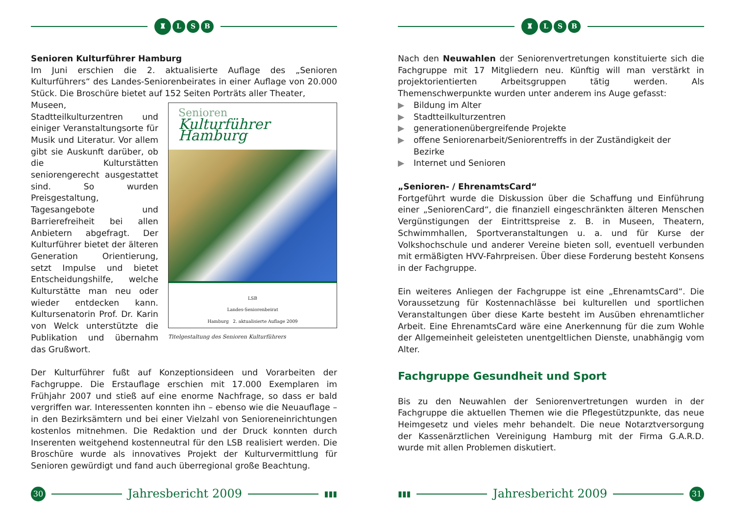♜
L S B
Senioren Kulturführer Hamburg
Im Juni erschien die 2. aktualisierte Auflage des „Senioren Kulturführers“ des Landes-Seniorenbeirates in einer Auflage von 20.000 Stück. Die Broschüre bietet auf 152 Seiten Porträts aller Theater,
Senioren
Kulturführer Hamburg
LSB
Landes-Seniorenbeirat
Hamburg 2. aktualisierte Auflage 2009
Titelgestaltung des Senioren Kulturführers
Museen, Stadtteilkulturzentren und einiger Veranstaltungsorte für Musik und Literatur. Vor allem gibt sie Auskunft darüber, ob die Kulturstätten seniorengerecht ausgestattet sind. So wurden Preisgestaltung, Tagesangebote und Barrierefreiheit bei allen Anbietern abgefragt. Der Kulturführer bietet der älteren Generation Orientierung, setzt Impulse und bietet Entscheidungshilfe, welche Kulturstätte man neu oder wieder entdecken kann. Kultursenatorin Prof. Dr. Karin von Welck unterstützte die Publikation und übernahm das Grußwort.
Der Kulturführer fußt auf Konzeptionsideen und Vorarbeiten der Fachgruppe. Die Erstauflage erschien mit 17.000 Exemplaren im Frühjahr 2007 und stieß auf eine enorme Nachfrage, so dass er bald vergriffen war. Interessenten konnten ihn – ebenso wie die Neuauflage – in den Bezirksämtern und bei einer Vielzahl von Senioreneinrichtungen kostenlos mitnehmen. Die Redaktion und der Druck konnten durch Inserenten weitgehend kostenneutral für den LSB realisiert werden. Die Broschüre wurde als innovatives Projekt der Kulturvermittlung für Senioren gewürdigt und fand auch überregional große Beachtung.
30
Jahresbericht 2009
▮▮▮
♜
L S B
Nach den Neuwahlen der Seniorenvertretungen konstituierte sich die Fachgruppe mit 17 Mitgliedern neu. Künftig will man verstärkt in projektorientierten Arbeitsgruppen tätig werden. Als Themenschwerpunkte wurden unter anderem ins Auge gefasst:
▶ Bildung im Alter
▶ Stadtteilkulturzentren
▶ generationenübergreifende Projekte
▶ offene Seniorenarbeit/Seniorentreffs in der Zuständigkeit der Bezirke
▶ Internet und Senioren
„Senioren- / EhrenamtsCard“
Fortgeführt wurde die Diskussion über die Schaffung und Einführung einer „SeniorenCard“, die finanziell eingeschränkten älteren Menschen Vergünstigungen der Eintrittspreise z. B. in Museen, Theatern, Schwimmhallen, Sportveranstaltungen u. a. und für Kurse der Volkshochschule und anderer Vereine bieten soll, eventuell verbunden mit ermäßigten HVV-Fahrpreisen. Über diese Forderung besteht Konsens in der Fachgruppe.
Ein weiteres Anliegen der Fachgruppe ist eine „EhrenamtsCard“. Die Voraussetzung für Kostennachlässe bei kulturellen und sportlichen Veranstaltungen über diese Karte besteht im Ausüben ehrenamtlicher Arbeit. Eine EhrenamtsCard wäre eine Anerkennung für die zum Wohle der Allgemeinheit geleisteten unentgeltlichen Dienste, unabhängig vom Alter.
Fachgruppe Gesundheit und Sport
Bis zu den Neuwahlen der Seniorenvertretungen wurden in der Fachgruppe die aktuellen Themen wie die Pflegestützpunkte, das neue Heimgesetz und vieles mehr behandelt. Die neue Notarztversorgung der Kassenärztlichen Vereinigung Hamburg mit der Firma G.A.R.D. wurde mit allen Problemen diskutiert.
▮▮▮
Jahresbericht 2009
31